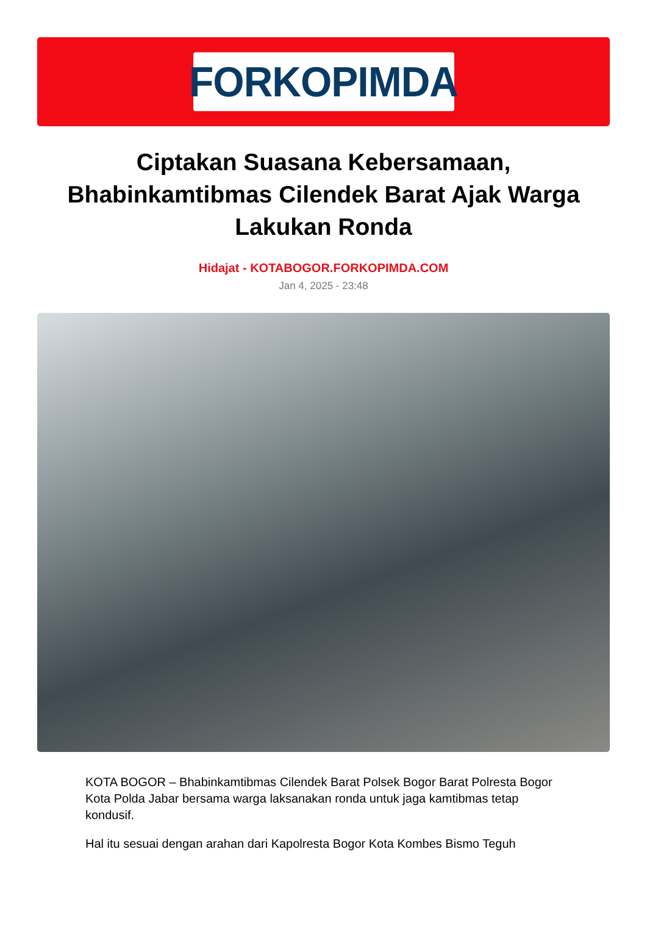FORKOPIMDA
Ciptakan Suasana Kebersamaan, Bhabinkamtibmas Cilendek Barat Ajak Warga Lakukan Ronda
Hidajat - KOTABOGOR.FORKOPIMDA.COM
Jan 4, 2025 - 23:48
KOTA BOGOR – Bhabinkamtibmas Cilendek Barat Polsek Bogor Barat Polresta Bogor Kota Polda Jabar bersama warga laksanakan ronda untuk jaga kamtibmas tetap kondusif.
Hal itu sesuai dengan arahan dari Kapolresta Bogor Kota Kombes Bismo Teguh